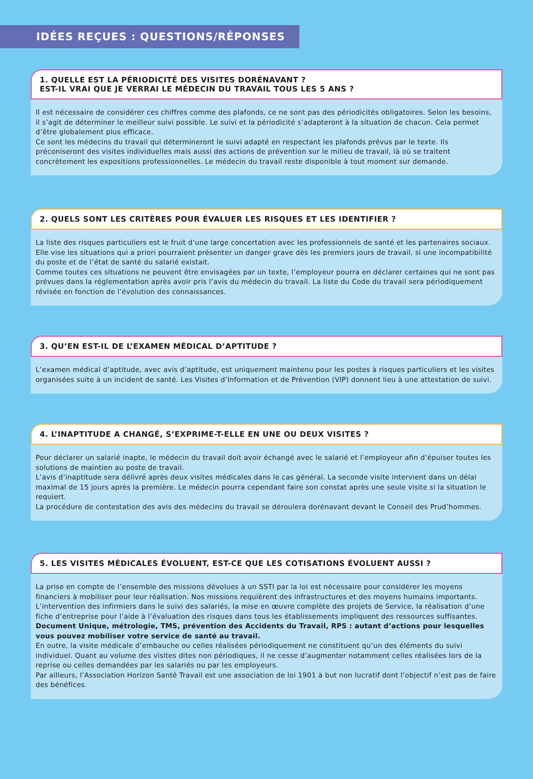IDÉES REÇUES : QUESTIONS/RÉPONSES
1. QUELLE EST LA PÉRIODICITÉ DES VISITES DORÉNAVANT ?
EST-IL VRAI QUE JE VERRAI LE MÉDECIN DU TRAVAIL TOUS LES 5 ANS ?
Il est nécessaire de considérer ces chiffres comme des plafonds, ce ne sont pas des périodicités obligatoires. Selon les besoins, il s’agit de déterminer le meilleur suivi possible. Le suivi et la périodicité s’adapteront à la situation de chacun. Cela permet d’être globalement plus efficace.
Ce sont les médecins du travail qui détermineront le suivi adapté en respectant les plafonds prévus par le texte. Ils préconiseront des visites individuelles mais aussi des actions de prévention sur le milieu de travail, là où se traitent concrètement les expositions professionnelles. Le médecin du travail reste disponible à tout moment sur demande.
2. QUELS SONT LES CRITÈRES POUR ÉVALUER LES RISQUES ET LES IDENTIFIER ?
La liste des risques particuliers est le fruit d’une large concertation avec les professionnels de santé et les partenaires sociaux. Elle vise les situations qui a priori pourraient présenter un danger grave dès les premiers jours de travail, si une incompatibilité du poste et de l’état de santé du salarié existait.
Comme toutes ces situations ne peuvent être envisagées par un texte, l’employeur pourra en déclarer certaines qui ne sont pas prévues dans la réglementation après avoir pris l’avis du médecin du travail. La liste du Code du travail sera périodiquement révisée en fonction de l’évolution des connaissances.
3. QU’EN EST-IL DE L’EXAMEN MÉDICAL D’APTITUDE ?
L’examen médical d’aptitude, avec avis d’aptitude, est uniquement maintenu pour les postes à risques particuliers et les visites organisées suite à un incident de santé. Les Visites d’Information et de Prévention (VIP) donnent lieu à une attestation de suivi.
4. L’INAPTITUDE A CHANGÉ, S’EXPRIME-T-ELLE EN UNE OU DEUX VISITES ?
Pour déclarer un salarié inapte, le médecin du travail doit avoir échangé avec le salarié et l’employeur afin d’épuiser toutes les solutions de maintien au poste de travail.
L’avis d’inaptitude sera délivré après deux visites médicales dans le cas général. La seconde visite intervient dans un délai maximal de 15 jours après la première. Le médecin pourra cependant faire son constat après une seule visite si la situation le requiert.
La procédure de contestation des avis des médecins du travail se déroulera dorénavant devant le Conseil des Prud’hommes.
5. LES VISITES MÉDICALES ÉVOLUENT, EST-CE QUE LES COTISATIONS ÉVOLUENT AUSSI ?
La prise en compte de l’ensemble des missions dévolues à un SSTI par la loi est nécessaire pour considérer les moyens financiers à mobiliser pour leur réalisation. Nos missions requièrent des infrastructures et des moyens humains importants.
L’intervention des infirmiers dans le suivi des salariés, la mise en œuvre complète des projets de Service, la réalisation d’une fiche d’entreprise pour l’aide à l’évaluation des risques dans tous les établissements impliquent des ressources suffisantes. Document Unique, métrologie, TMS, prévention des Accidents du Travail, RPS : autant d’actions pour lesquelles vous pouvez mobiliser votre service de santé au travail.
En outre, la visite médicale d’embauche ou celles réalisées périodiquement ne constituent qu’un des éléments du suivi individuel. Quant au volume des visites dites non périodiques, il ne cesse d’augmenter notamment celles réalisées lors de la reprise ou celles demandées par les salariés ou par les employeurs.
Par ailleurs, l’Association Horizon Santé Travail est une association de loi 1901 à but non lucratif dont l’objectif n’est pas de faire des bénéfices.